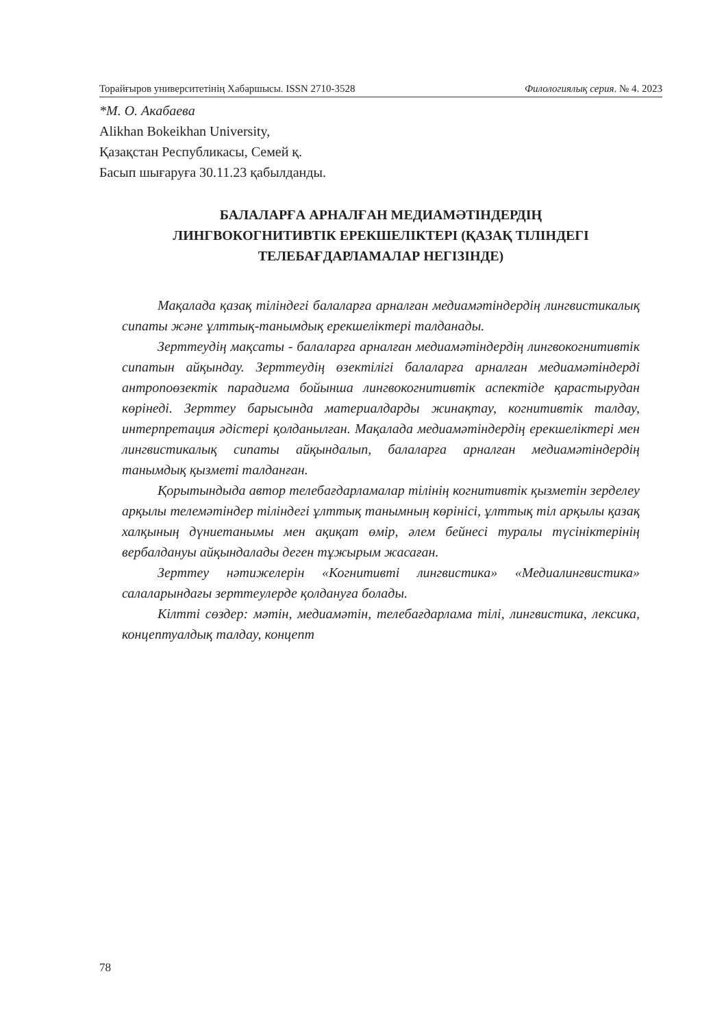Торайғыров университетінің Хабаршысы. ISSN 2710-3528 Филологиялық серия. № 4. 2023
*М. О. Акабаева
Alikhan Bokeikhan University,
Қазақстан Республикасы, Семей қ.
Басып шығаруға 30.11.23 қабылданды.
БАЛАЛАРҒА АРНАЛҒАН МЕДИАМӘТІНДЕРДІҢ
ЛИНГВОКОГНИТИВТІК ЕРЕКШЕЛІКТЕРІ (ҚАЗАҚ ТІЛІНДЕГІ
ТЕЛЕБАҒДАРЛАМАЛАР НЕГІЗІНДЕ)
Мақалада қазақ тіліндегі балаларға арналған медиамәтіндердің лингвистикалық сипаты және ұлттық-танымдық ерекшеліктері талданады.
Зерттеудің мақсаты - балаларға арналған медиамәтіндердің лингвокогнитивтік сипатын айқындау. Зерттеудің өзектілігі балаларға арналған медиамәтіндерді антропоөзектік парадигма бойынша лингвокогнитивтік аспектіде қарастырудан көрінеді. Зерттеу барысында материалдарды жинақтау, когнитивтік талдау, интерпретация әдістері қолданылған. Мақалада медиамәтіндердің ерекшеліктері мен лингвистикалық сипаты айқындалып, балаларға арналған медиамәтіндердің танымдық қызметі талданған.
Қорытындыда автор телебағдарламалар тілінің когнитивтік қызметін зерделеу арқылы телемәтіндер тіліндегі ұлттық танымның көрінісі, ұлттық тіл арқылы қазақ халқының дүниетанымы мен ақиқат өмір, әлем бейнесі туралы түсініктерінің вербалдануы айқындалады деген тұжырым жасаған.
Зерттеу нәтижелерін «Когнитивті лингвистика» «Медиалингвистика» салаларындағы зерттеулерде қолдануға болады.
Кілтті сөздер: мәтін, медиамәтін, телебағдарлама тілі, лингвистика, лексика, концептуалдық талдау, концепт
78